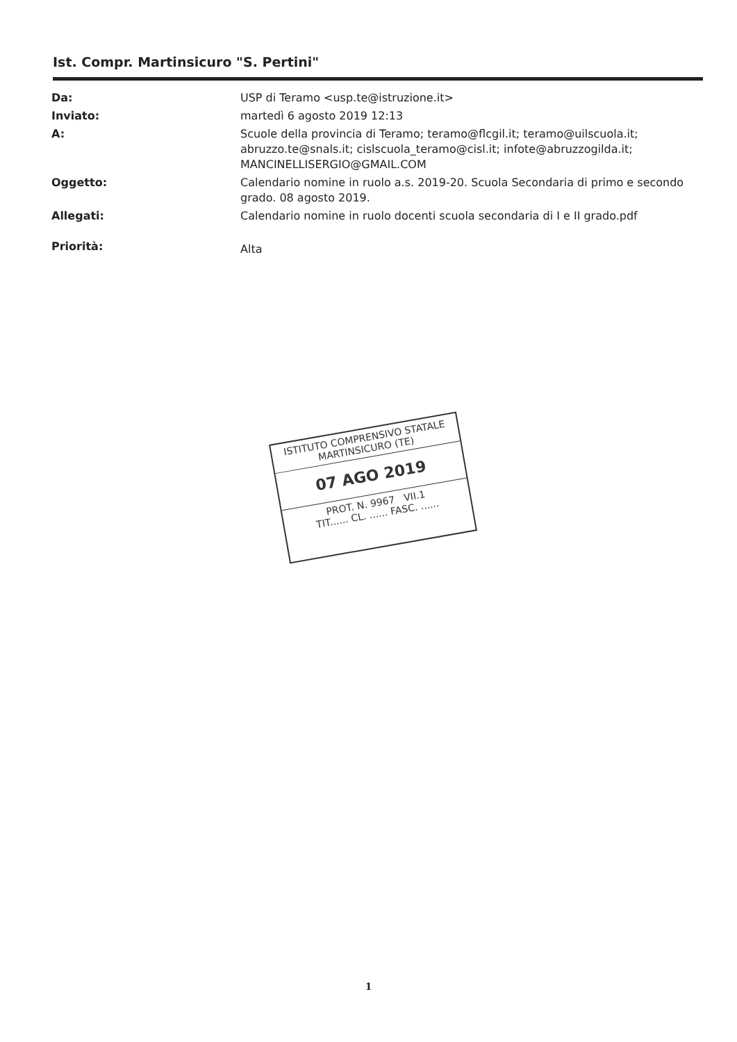Ist. Compr. Martinsicuro "S. Pertini"
| Da: | USP di Teramo <usp.te@istruzione.it> |
| Inviato: | martedì 6 agosto 2019 12:13 |
| A: | Scuole della provincia di Teramo; teramo@flcgil.it; teramo@uilscuola.it; abruzzo.te@snals.it; cislscuola_teramo@cisl.it; infote@abruzzogilda.it; MANCINELLISERGIO@GMAIL.COM |
| Oggetto: | Calendario nomine in ruolo a.s. 2019-20. Scuola Secondaria di primo e secondo grado. 08 agosto 2019. |
| Allegati: | Calendario nomine in ruolo docenti scuola secondaria di I e II grado.pdf |
| Priorità: | Alta |
ISTITUTO COMPRENSIVO STATALE
MARTINSICURO (TE)
07 AGO 2019
PROT. N. 9967 VII.1
TIT...... CL. ...... FASC. ......
1